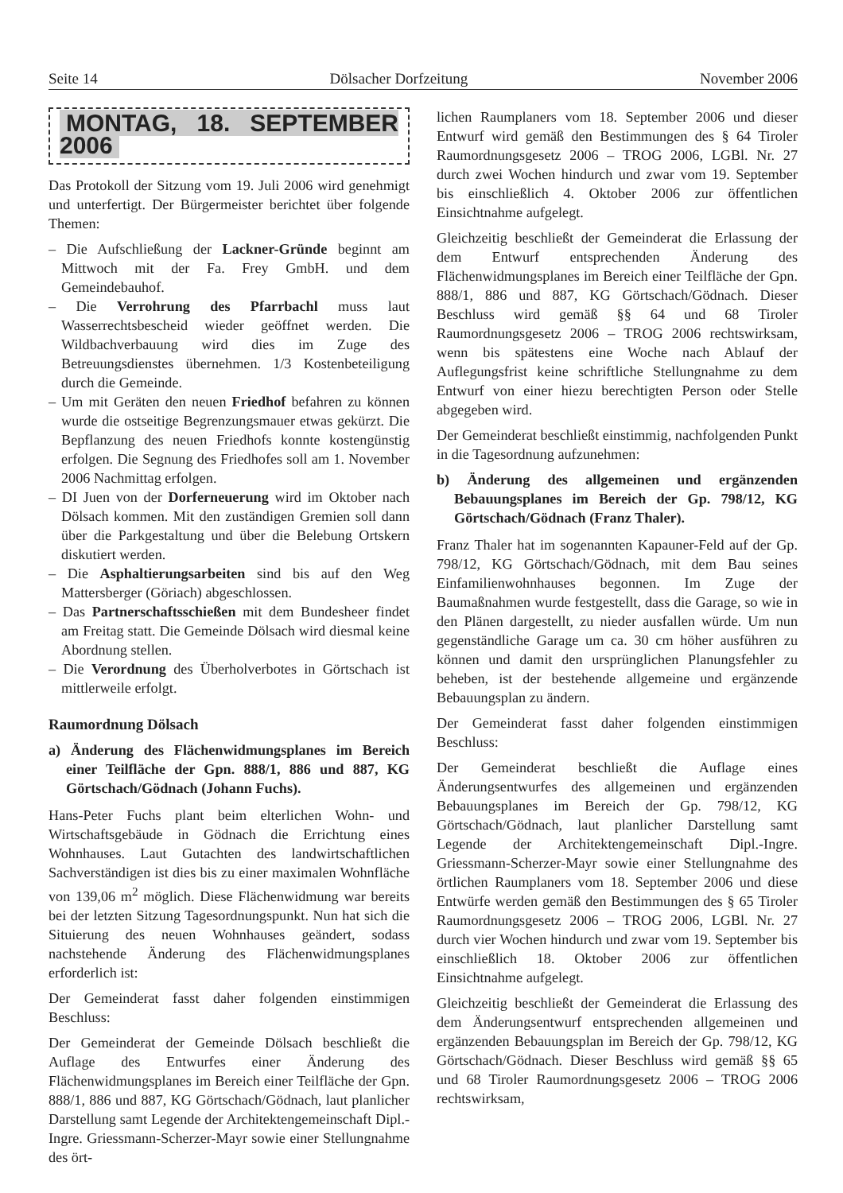Seite 14 Dölsacher Dorfzeitung November 2006
MONTAG, 18. SEPTEMBER 2006
Das Protokoll der Sitzung vom 19. Juli 2006 wird genehmigt und unterfertigt. Der Bürgermeister berichtet über folgende Themen:
– Die Aufschließung der Lackner-Gründe beginnt am Mittwoch mit der Fa. Frey GmbH. und dem Gemeindebauhof.
– Die Verrohrung des Pfarrbachl muss laut Wasserrechtsbescheid wieder geöffnet werden. Die Wildbachverbauung wird dies im Zuge des Betreuungsdienstes übernehmen. 1/3 Kostenbeteiligung durch die Gemeinde.
– Um mit Geräten den neuen Friedhof befahren zu können wurde die ostseitige Begrenzungsmauer etwas gekürzt. Die Bepflanzung des neuen Friedhofs konnte kostengünstig erfolgen. Die Segnung des Friedhofes soll am 1. November 2006 Nachmittag erfolgen.
– DI Juen von der Dorferneuerung wird im Oktober nach Dölsach kommen. Mit den zuständigen Gremien soll dann über die Parkgestaltung und über die Belebung Ortskern diskutiert werden.
– Die Asphaltierungsarbeiten sind bis auf den Weg Mattersberger (Göriach) abgeschlossen.
– Das Partnerschaftsschießen mit dem Bundesheer findet am Freitag statt. Die Gemeinde Dölsach wird diesmal keine Abordnung stellen.
– Die Verordnung des Überholverbotes in Görtschach ist mittlerweile erfolgt.
Raumordnung Dölsach
a) Änderung des Flächenwidmungsplanes im Bereich einer Teilfläche der Gpn. 888/1, 886 und 887, KG Görtschach/Gödnach (Johann Fuchs).
Hans-Peter Fuchs plant beim elterlichen Wohn- und Wirtschaftsgebäude in Gödnach die Errichtung eines Wohnhauses. Laut Gutachten des landwirtschaftlichen Sachverständigen ist dies bis zu einer maximalen Wohnfläche von 139,06 m<sup>2</sup> möglich. Diese Flächenwidmung war bereits bei der letzten Sitzung Tagesordnungspunkt. Nun hat sich die Situierung des neuen Wohnhauses geändert, sodass nachstehende Änderung des Flächenwidmungsplanes erforderlich ist:
Der Gemeinderat fasst daher folgenden einstimmigen Beschluss:
Der Gemeinderat der Gemeinde Dölsach beschließt die Auflage des Entwurfes einer Änderung des Flächenwidmungsplanes im Bereich einer Teilfläche der Gpn. 888/1, 886 und 887, KG Görtschach/Gödnach, laut planlicher Darstellung samt Legende der Architektengemeinschaft Dipl.-Ingre. Griessmann-Scherzer-Mayr sowie einer Stellungnahme des ört-
lichen Raumplaners vom 18. September 2006 und dieser Entwurf wird gemäß den Bestimmungen des § 64 Tiroler Raumordnungsgesetz 2006 – TROG 2006, LGBl. Nr. 27 durch zwei Wochen hindurch und zwar vom 19. September bis einschließlich 4. Oktober 2006 zur öffentlichen Einsichtnahme aufgelegt.
Gleichzeitig beschließt der Gemeinderat die Erlassung der dem Entwurf entsprechenden Änderung des Flächenwidmungsplanes im Bereich einer Teilfläche der Gpn. 888/1, 886 und 887, KG Görtschach/Gödnach. Dieser Beschluss wird gemäß §§ 64 und 68 Tiroler Raumordnungsgesetz 2006 – TROG 2006 rechtswirksam, wenn bis spätestens eine Woche nach Ablauf der Auflegungsfrist keine schriftliche Stellungnahme zu dem Entwurf von einer hiezu berechtigten Person oder Stelle abgegeben wird.
Der Gemeinderat beschließt einstimmig, nachfolgenden Punkt in die Tagesordnung aufzunehmen:
b) Änderung des allgemeinen und ergänzenden Bebauungsplanes im Bereich der Gp. 798/12, KG Görtschach/Gödnach (Franz Thaler).
Franz Thaler hat im sogenannten Kapauner-Feld auf der Gp. 798/12, KG Görtschach/Gödnach, mit dem Bau seines Einfamilienwohnhauses begonnen. Im Zuge der Baumaßnahmen wurde festgestellt, dass die Garage, so wie in den Plänen dargestellt, zu nieder ausfallen würde. Um nun gegenständliche Garage um ca. 30 cm höher ausführen zu können und damit den ursprünglichen Planungsfehler zu beheben, ist der bestehende allgemeine und ergänzende Bebauungsplan zu ändern.
Der Gemeinderat fasst daher folgenden einstimmigen Beschluss:
Der Gemeinderat beschließt die Auflage eines Änderungsentwurfes des allgemeinen und ergänzenden Bebauungsplanes im Bereich der Gp. 798/12, KG Görtschach/Gödnach, laut planlicher Darstellung samt Legende der Architektengemeinschaft Dipl.-Ingre. Griessmann-Scherzer-Mayr sowie einer Stellungnahme des örtlichen Raumplaners vom 18. September 2006 und diese Entwürfe werden gemäß den Bestimmungen des § 65 Tiroler Raumordnungsgesetz 2006 – TROG 2006, LGBl. Nr. 27 durch vier Wochen hindurch und zwar vom 19. September bis einschließlich 18. Oktober 2006 zur öffentlichen Einsichtnahme aufgelegt.
Gleichzeitig beschließt der Gemeinderat die Erlassung des dem Änderungsentwurf entsprechenden allgemeinen und ergänzenden Bebauungsplan im Bereich der Gp. 798/12, KG Görtschach/Gödnach. Dieser Beschluss wird gemäß §§ 65 und 68 Tiroler Raumordnungsgesetz 2006 – TROG 2006 rechtswirksam,